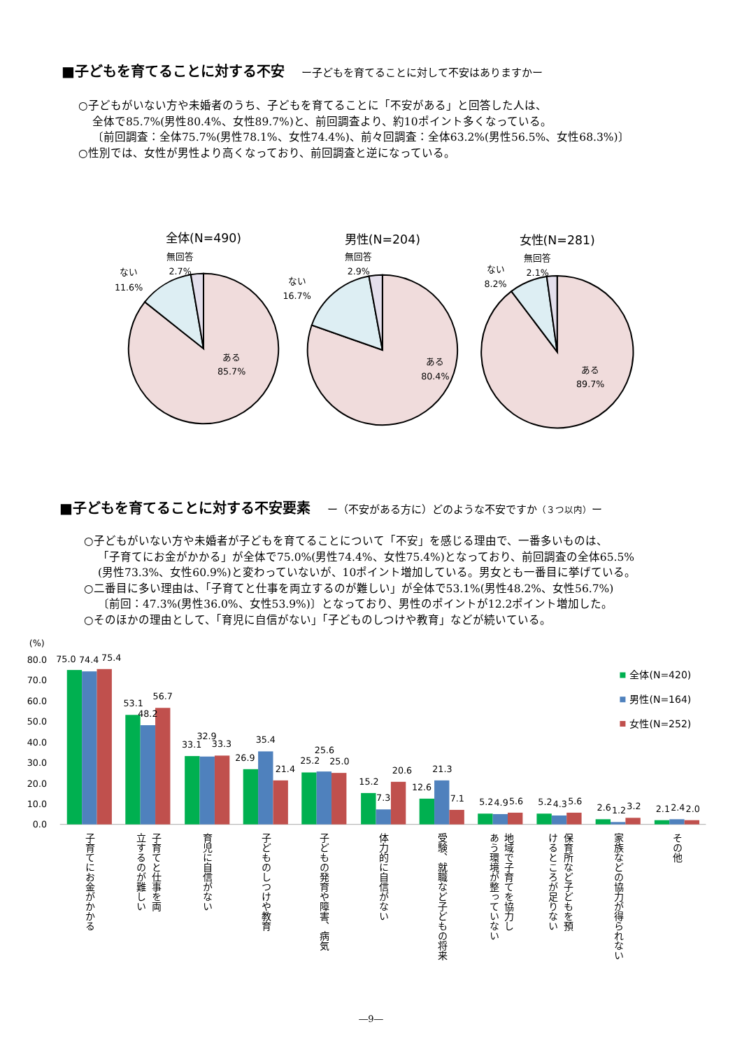■子どもを育てることに対する不安 ー子どもを育てることに対して不安はありますかー
○子どもがいない方や未婚者のうち、子どもを育てることに「不安がある」と回答した人は、
全体で85.7%(男性80.4%、女性89.7%)と、前回調査より、約10ポイント多くなっている。
〔前回調査：全体75.7%(男性78.1%、女性74.4%)、前々回調査：全体63.2%(男性56.5%、女性68.3%)〕
○性別では、女性が男性より高くなっており、前回調査と逆になっている。
全体(N=490)
男性(N=204)
女性(N=281)
無回答
2.7%
ない
11.6%
ある
85.7%
無回答
2.9%
ない
16.7%
ある
80.4%
無回答
2.1%
ない
8.2%
ある
89.7%
■子どもを育てることに対する不安要素 ー（不安がある方に）どのような不安ですか（３つ以内）ー
○子どもがいない方や未婚者が子どもを育てることについて「不安」を感じる理由で、一番多いものは、
「子育てにお金がかかる」が全体で75.0%(男性74.4%、女性75.4%)となっており、前回調査の全体65.5%
(男性73.3%、女性60.9%)と変わっていないが、10ポイント増加している。男女とも一番目に挙げている。
○二番目に多い理由は、「子育てと仕事を両立するのが難しい」が全体で53.1%(男性48.2%、女性56.7%)
〔前回：47.3%(男性36.0%、女性53.9%)〕となっており、男性のポイントが12.2ポイント増加した。
○そのほかの理由として、「育児に自信がない」「子どものしつけや教育」などが続いている。
(%)
80.0
70.0
60.0
50.0
40.0
30.0
20.0
10.0
0.0
75.0
74.4
75.4
53.1
48.2
56.7
33.1
32.9
33.3
26.9
35.4
21.4
25.2
25.6
25.0
15.2
7.3
20.6
12.6
21.3
7.1
5.2
4.9
5.6
5.2
4.3
5.6
2.6
1.2
3.2
2.1
2.4
2.0
全体(N=420)
男性(N=164)
女性(N=252)
子育てにお金がかかる
子育てと仕事を両
立するのが難しい
育児に自信がない
子どものしつけや教育
子どもの発育や障害、病気
体力的に自信がない
受験、就職など子どもの将来
地域で子育てを協力し
あう環境が整っていない
保育所など子どもを預
けるところが足りない
家族などの協力が得られない
その他
―9―